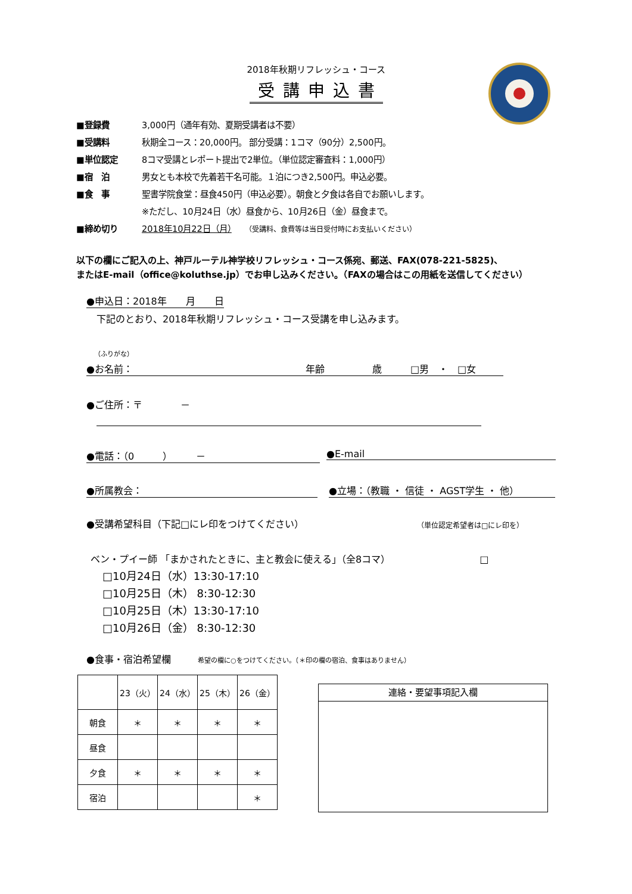2018年秋期リフレッシュ・コース
受講申込書
■登録費 3,000円（通年有効、夏期受講者は不要）
■受講料 秋期全コース：20,000円。 部分受講：1コマ（90分）2,500円。
■単位認定 8コマ受講とレポート提出で2単位。（単位認定審査料：1,000円）
■宿　泊 男女とも本校で先着若干名可能。１泊につき2,500円。申込必要。
■食　事 聖書学院食堂：昼食450円（申込必要）。朝食と夕食は各自でお願いします。
※ただし、10月24日（水）昼食から、10月26日（金）昼食まで。
■締め切り 2018年10月22日（月）　　（受講料、食費等は当日受付時にお支払いください）
以下の欄にご記入の上、神戸ルーテル神学校リフレッシュ・コース係宛、郵送、FAX(078-221-5825)、
またはE-mail（office@koluthse.jp）でお申し込みください。（FAXの場合はこの用紙を送信してください）
●申込日：2018年　　月　　日
下記のとおり、2018年秋期リフレッシュ・コース受講を申し込みます。
（ふりがな）
●お名前： 年齢　　　　　歳　　　□男　・　□女
●ご住所：〒　　　　－
●電話：（0　　　）　　　－ ●E-mail
●所属教会： ●立場：（教職 ・ 信徒 ・ AGST学生 ・ 他）
●受講希望科目（下記□にレ印をつけてください）
（単位認定希望者は□にレ印を）
ベン・プイー師 「まかされたときに、主と教会に使える」（全8コマ） □
□10月24日（水）13:30-17:10
□10月25日（木） 8:30-12:30
□10月25日（木）13:30-17:10
□10月26日（金） 8:30-12:30
●食事・宿泊希望欄 希望の欄に○をつけてください。（＊印の欄の宿泊、食事はありません）
| | 23（火） | 24（水） | 25（木） | 26（金） |
| 朝食 | ＊ | ＊ | ＊ | ＊ |
| 昼食 | | | | |
| 夕食 | ＊ | ＊ | ＊ | ＊ |
| 宿泊 | | | | ＊ |
連絡・要望事項記入欄